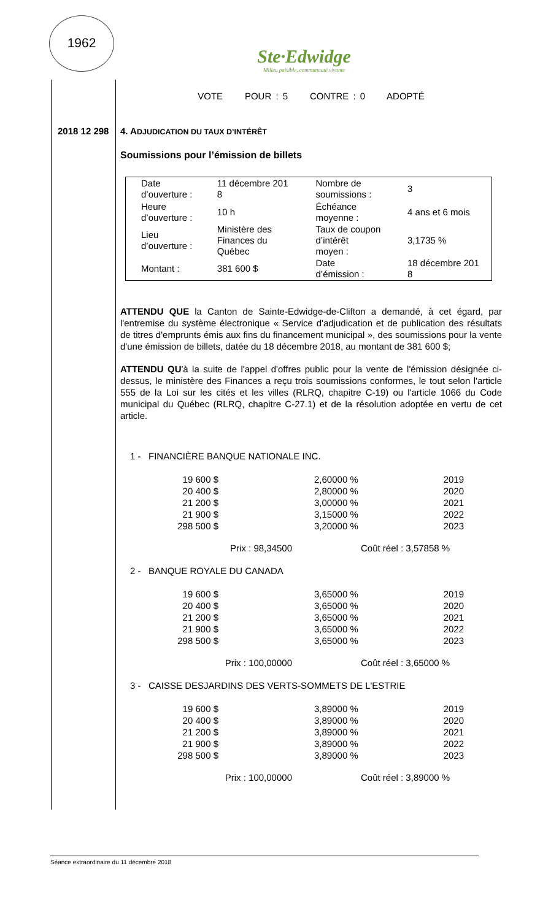1962
Ste·Edwidge
Milieu paisible, communauté vivante
VOTE POUR : 5 CONTRE : 0 ADOPTÉ
2018 12 298 4. ADJUDICATION DU TAUX D’INTÉRÊT
Soumissions pour l’émission de billets
| Date d’ouverture : | 11 décembre 201 8 | Nombre de soumissions : | 3 |
| Heure d’ouverture : | 10 h | Échéance moyenne : | 4 ans et 6 mois |
| Lieu d’ouverture : | Ministère des Finances du Québec | Taux de coupon d’intérêt moyen : | 3,1735 % |
| Montant : | 381 600 $ | Date d’émission : | 18 décembre 201 8 |
ATTENDU QUE la Canton de Sainte-Edwidge-de-Clifton a demandé, à cet égard, par l'entremise du système électronique « Service d'adjudication et de publication des résultats de titres d'emprunts émis aux fins du financement municipal », des soumissions pour la vente d'une émission de billets, datée du 18 décembre 2018, au montant de 381 600 $;
ATTENDU QU'à la suite de l'appel d'offres public pour la vente de l'émission désignée ci-dessus, le ministère des Finances a reçu trois soumissions conformes, le tout selon l'article 555 de la Loi sur les cités et les villes (RLRQ, chapitre C-19) ou l'article 1066 du Code municipal du Québec (RLRQ, chapitre C-27.1) et de la résolution adoptée en vertu de cet article.
1 - FINANCIÈRE BANQUE NATIONALE INC.
| 19 600 $ 20 400 $ 21 200 $ 21 900 $ 298 500 $ | 2,60000 % 2,80000 % 3,00000 % 3,15000 % 3,20000 % | 2019 2020 2021 2022 2023 |
Prix : 98,34500 Coût réel : 3,57858 %
2 - BANQUE ROYALE DU CANADA
| 19 600 $ 20 400 $ 21 200 $ 21 900 $ 298 500 $ | 3,65000 % 3,65000 % 3,65000 % 3,65000 % 3,65000 % | 2019 2020 2021 2022 2023 |
Prix : 100,00000 Coût réel : 3,65000 %
3 - CAISSE DESJARDINS DES VERTS-SOMMETS DE L'ESTRIE
| 19 600 $ 20 400 $ 21 200 $ 21 900 $ 298 500 $ | 3,89000 % 3,89000 % 3,89000 % 3,89000 % 3,89000 % | 2019 2020 2021 2022 2023 |
Prix : 100,00000 Coût réel : 3,89000 %
Séance extraordinaire du 11 décembre 2018